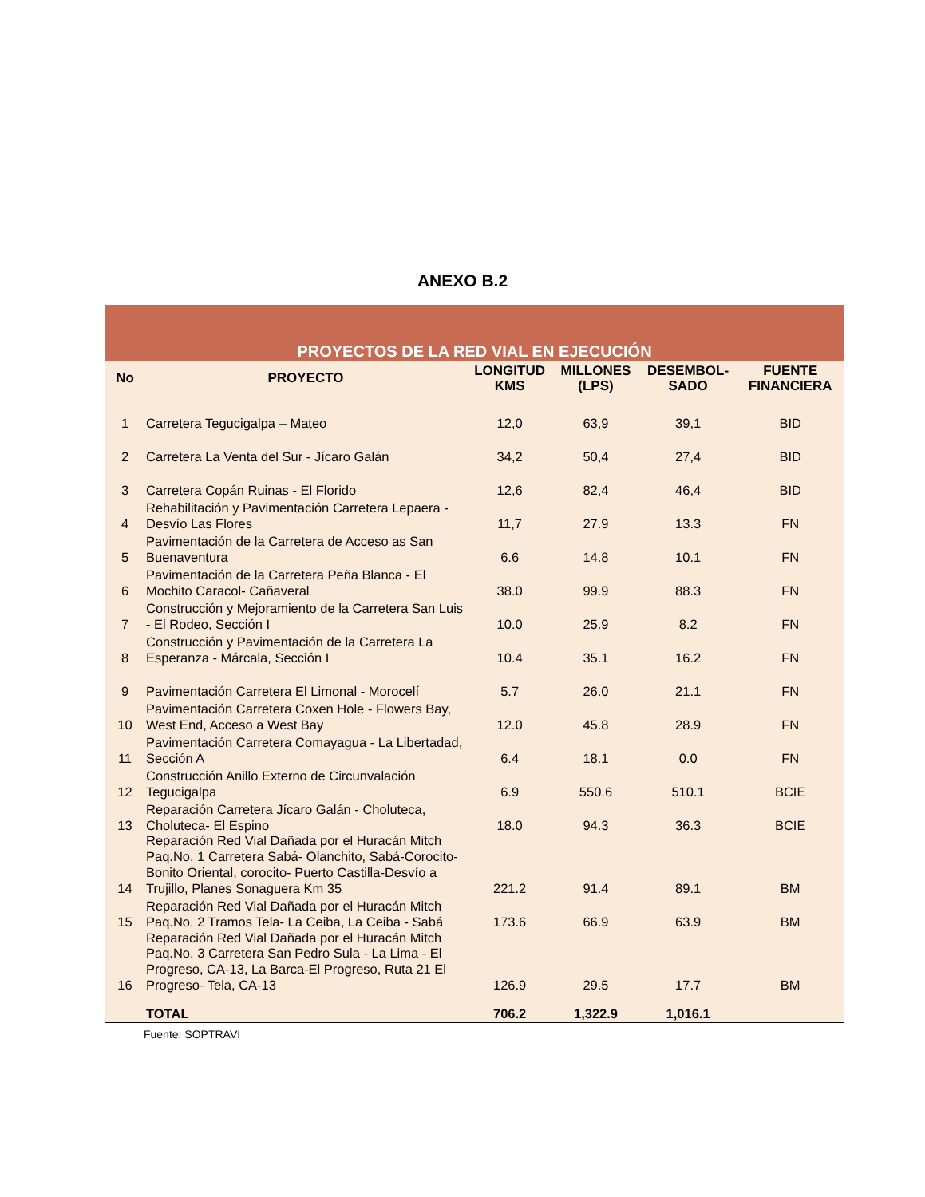ANEXO B.2
| PROYECTOS DE LA RED VIAL EN EJECUCIÓN | | | | | |
| No | PROYECTO | LONGITUD KMS | MILLONES (LPS) | DESEMBOL-SADO | FUENTE FINANCIERA |
| 1 | Carretera Tegucigalpa – Mateo | 12,0 | 63,9 | 39,1 | BID |
| 2 | Carretera La Venta del Sur - Jícaro Galán | 34,2 | 50,4 | 27,4 | BID |
| 3 | Carretera Copán Ruinas - El Florido | 12,6 | 82,4 | 46,4 | BID |
| 4 | Rehabilitación y Pavimentación Carretera Lepaera - Desvío Las Flores | 11,7 | 27.9 | 13.3 | FN |
| 5 | Pavimentación de la Carretera de Acceso as San Buenaventura | 6.6 | 14.8 | 10.1 | FN |
| 6 | Pavimentación de la Carretera Peña Blanca - El Mochito Caracol- Cañaveral | 38.0 | 99.9 | 88.3 | FN |
| 7 | Construcción y Mejoramiento de la Carretera San Luis - El Rodeo, Sección I | 10.0 | 25.9 | 8.2 | FN |
| 8 | Construcción y Pavimentación de la Carretera La Esperanza - Márcala, Sección I | 10.4 | 35.1 | 16.2 | FN |
| 9 | Pavimentación Carretera El Limonal - Morocelí | 5.7 | 26.0 | 21.1 | FN |
| 10 | Pavimentación Carretera Coxen Hole - Flowers Bay, West End, Acceso a West Bay | 12.0 | 45.8 | 28.9 | FN |
| 11 | Pavimentación Carretera Comayagua - La Libertadad, Sección A | 6.4 | 18.1 | 0.0 | FN |
| 12 | Construcción Anillo Externo de Circunvalación Tegucigalpa | 6.9 | 550.6 | 510.1 | BCIE |
| 13 | Reparación Carretera Jícaro Galán - Choluteca, Choluteca- El Espino | 18.0 | 94.3 | 36.3 | BCIE |
| 14 | Reparación Red Vial Dañada por el Huracán Mitch Paq.No. 1 Carretera Sabá- Olanchito, Sabá-Corocito- Bonito Oriental, corocito- Puerto Castilla-Desvío a Trujillo, Planes Sonaguera Km 35 | 221.2 | 91.4 | 89.1 | BM |
| 15 | Reparación Red Vial Dañada por el Huracán Mitch Paq.No. 2 Tramos Tela- La Ceiba, La Ceiba - Sabá | 173.6 | 66.9 | 63.9 | BM |
| 16 | Reparación Red Vial Dañada por el Huracán Mitch Paq.No. 3 Carretera San Pedro Sula - La Lima - El Progreso, CA-13, La Barca-El Progreso, Ruta 21 El Progreso- Tela, CA-13 | 126.9 | 29.5 | 17.7 | BM |
| | TOTAL | 706.2 | 1,322.9 | 1,016.1 | |
Fuente: SOPTRAVI